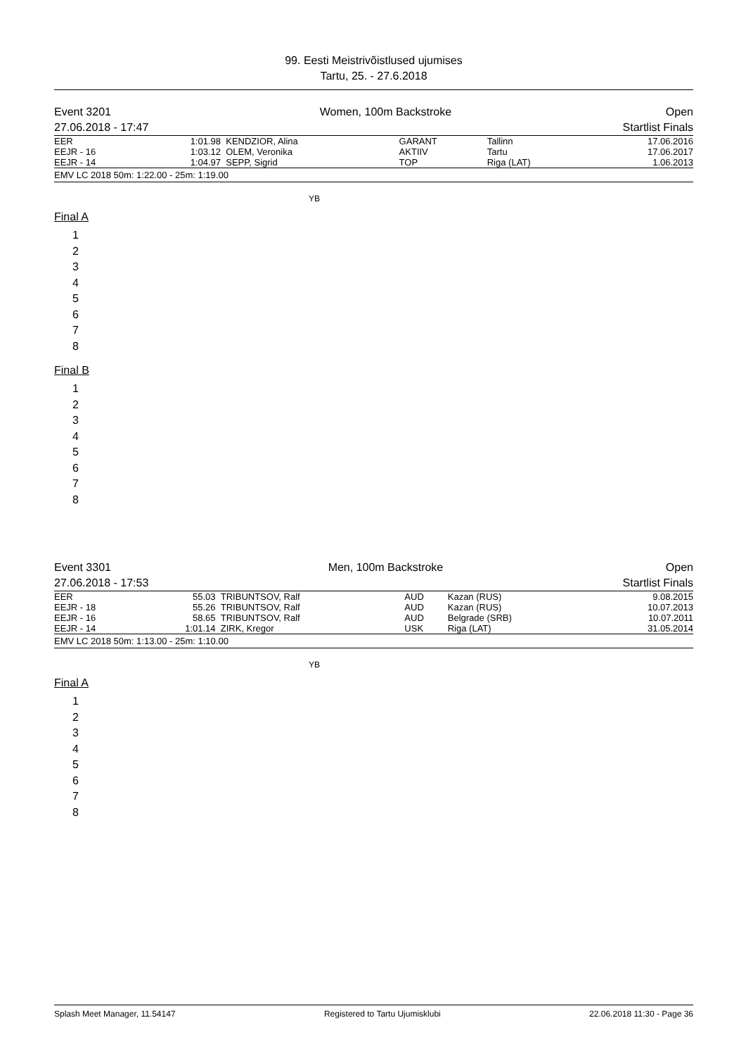99. Eesti Meistrivõistlused ujumises
Tartu, 25. - 27.6.2018
Event 3201
27.06.2018 - 17:47
Women, 100m Backstroke Open
Startlist Finals
| EER | 1:01.98 | KENDZIOR, Alina | GARANT | Tallinn | 17.06.2016 |
| EEJR - 16 | 1:03.12 | OLEM, Veronika | AKTIIV | Tartu | 17.06.2017 |
| EEJR - 14 | 1:04.97 | SEPP, Sigrid | TOP | Riga (LAT) | 1.06.2013 |
EMV LC 2018 50m: 1:22.00 - 25m: 1:19.00
YB
Final A
1
2
3
4
5
6
7
8
Final B
1
2
3
4
5
6
7
8
Event 3301
27.06.2018 - 17:53
Men, 100m Backstroke Open
Startlist Finals
| EER | 55.03 | TRIBUNTSOV, Ralf | AUD | Kazan (RUS) | 9.08.2015 |
| EEJR - 18 | 55.26 | TRIBUNTSOV, Ralf | AUD | Kazan (RUS) | 10.07.2013 |
| EEJR - 16 | 58.65 | TRIBUNTSOV, Ralf | AUD | Belgrade (SRB) | 10.07.2011 |
| EEJR - 14 | 1:01.14 | ZIRK, Kregor | USK | Riga (LAT) | 31.05.2014 |
EMV LC 2018 50m: 1:13.00 - 25m: 1:10.00
YB
Final A
1
2
3
4
5
6
7
8
Splash Meet Manager, 11.54147 Registered to Tartu Ujumisklubi 22.06.2018 11:30 - Page 36